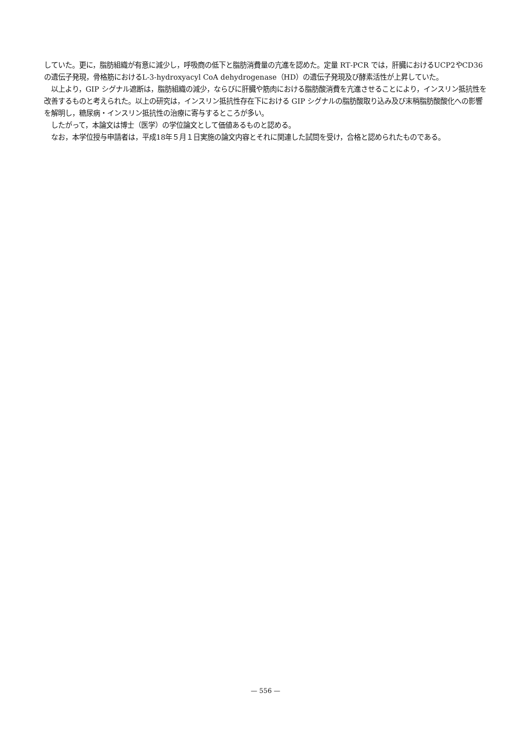していた。更に，脂肪組織が有意に減少し，呼吸商の低下と脂肪消費量の亢進を認めた。定量 RT‑PCR では，肝臓におけるUCP2やCD36の遺伝子発現，骨格筋におけるL‑3‑hydroxyacyl CoA dehydrogenase（HD）の遺伝子発現及び酵素活性が上昇していた。
以上より，GIP シグナル遮断は，脂肪組織の減少，ならびに肝臓や筋肉における脂肪酸消費を亢進させることにより，インスリン抵抗性を改善するものと考えられた。以上の研究は，インスリン抵抗性存在下における GIP シグナルの脂肪酸取り込み及び末梢脂肪酸酸化への影響を解明し，糖尿病・インスリン抵抗性の治療に寄与するところが多い。
したがって，本論文は博士（医学）の学位論文として価値あるものと認める。
なお，本学位授与申請者は，平成18年５月１日実施の論文内容とそれに関連した試問を受け，合格と認められたものである。
— 556 —